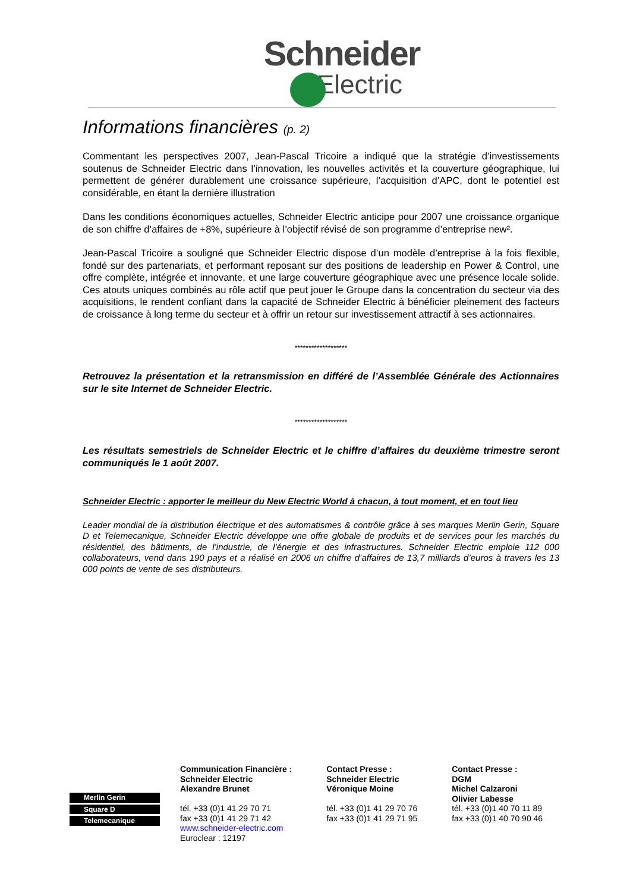Schneider
Electric
Informations financières (p. 2)
Commentant les perspectives 2007, Jean-Pascal Tricoire a indiqué que la stratégie d’investissements soutenus de Schneider Electric dans l’innovation, les nouvelles activités et la couverture géographique, lui permettent de générer durablement une croissance supérieure, l’acquisition d’APC, dont le potentiel est considérable, en étant la dernière illustration
Dans les conditions économiques actuelles, Schneider Electric anticipe pour 2007 une croissance organique de son chiffre d’affaires de +8%, supérieure à l’objectif révisé de son programme d’entreprise new².
Jean-Pascal Tricoire a souligné que Schneider Electric dispose d’un modèle d’entreprise à la fois flexible, fondé sur des partenariats, et performant reposant sur des positions de leadership en Power & Control, une offre complète, intégrée et innovante, et une large couverture géographique avec une présence locale solide. Ces atouts uniques combinés au rôle actif que peut jouer le Groupe dans la concentration du secteur via des acquisitions, le rendent confiant dans la capacité de Schneider Electric à bénéficier pleinement des facteurs de croissance à long terme du secteur et à offrir un retour sur investissement attractif à ses actionnaires.
*******************
Retrouvez la présentation et la retransmission en différé de l’Assemblée Générale des Actionnaires sur le site Internet de Schneider Electric.
*******************
Les résultats semestriels de Schneider Electric et le chiffre d’affaires du deuxième trimestre seront communiqués le 1 août 2007.
Schneider Electric : apporter le meilleur du New Electric World à chacun, à tout moment, et en tout lieu
Leader mondial de la distribution électrique et des automatismes & contrôle grâce à ses marques Merlin Gerin, Square D et Telemecanique, Schneider Electric développe une offre globale de produits et de services pour les marchés du résidentiel, des bâtiments, de l’industrie, de l’énergie et des infrastructures. Schneider Electric emploie 112 000 collaborateurs, vend dans 190 pays et a réalisé en 2006 un chiffre d’affaires de 13,7 milliards d’euros à travers les 13 000 points de vente de ses distributeurs.
Merlin Gerin
Square D
Telemecanique
Communication Financière :
Schneider Electric
Alexandre Brunet
tél. +33 (0)1 41 29 70 71
fax +33 (0)1 41 29 71 42
www.schneider-electric.com
Euroclear : 12197
Contact Presse :
Schneider Electric
Véronique Moine
tél. +33 (0)1 41 29 70 76
fax +33 (0)1 41 29 71 95
Contact Presse :
DGM
Michel Calzaroni
Olivier Labesse
tél. +33 (0)1 40 70 11 89
fax +33 (0)1 40 70 90 46